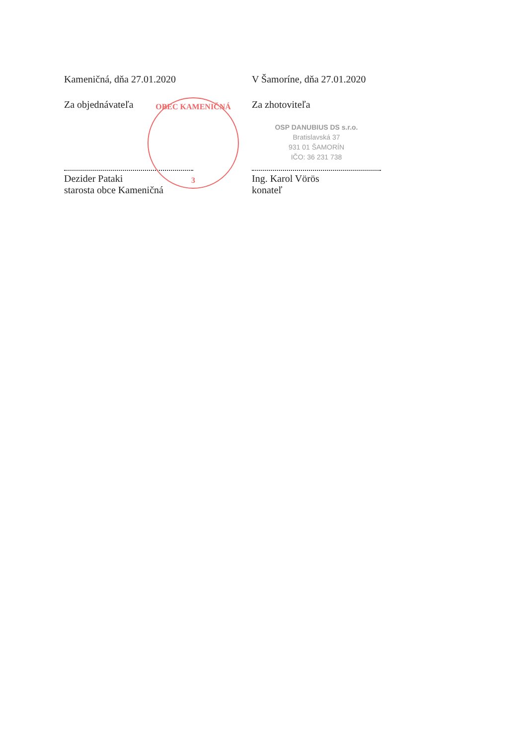OBEC KAMENIČNÁ
3
Kameničná, dňa 27.01.2020
Za objednávateľa
Dezider Pataki
starosta obce Kameničná
V Šamoríne, dňa 27.01.2020
Za zhotoviteľa
OSP DANUBIUS DS s.r.o.
Bratislavská 37
931 01 ŠAMORÍN
IČO: 36 231 738
Ing. Karol Vörös
konateľ